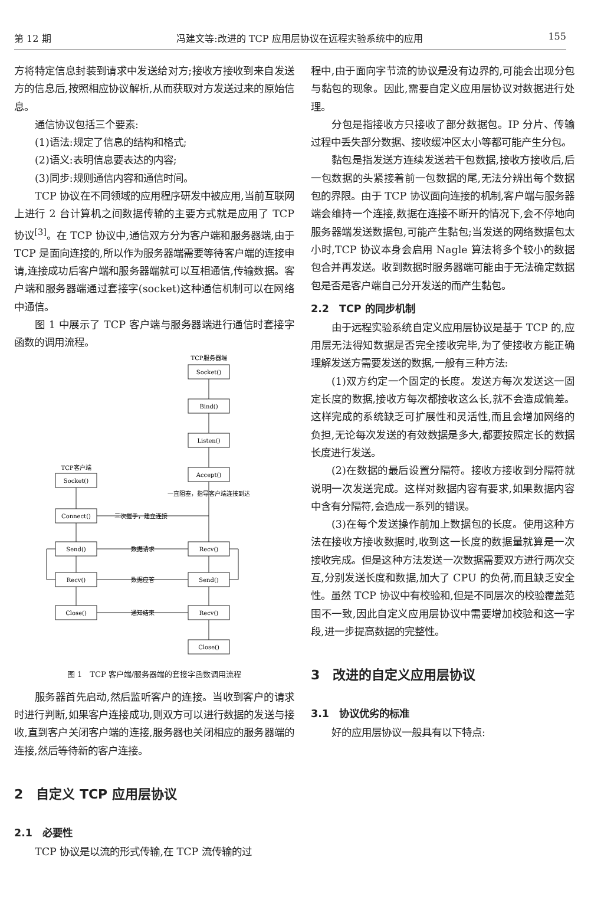第 12 期 冯建文等:改进的 TCP 应用层协议在远程实验系统中的应用 155
方将特定信息封装到请求中发送给对方;接收方接收到来自发送方的信息后,按照相应协议解析,从而获取对方发送过来的原始信息。
通信协议包括三个要素:
(1)语法:规定了信息的结构和格式;
(2)语义:表明信息要表达的内容;
(3)同步:规则通信内容和通信时间。
TCP 协议在不同领域的应用程序研发中被应用,当前互联网上进行 2 台计算机之间数据传输的主要方式就是应用了 TCP 协议<sup>[3]</sup>。在 TCP 协议中,通信双方分为客户端和服务器端,由于 TCP 是面向连接的,所以作为服务器端需要等待客户端的连接申请,连接成功后客户端和服务器端就可以互相通信,传输数据。客户端和服务器端通过套接字(socket)这种通信机制可以在网络中通信。
图 1 中展示了 TCP 客户端与服务器端进行通信时套接字函数的调用流程。
TCP服务器端
Socket()
Bind()
Listen()
Accept()
TCP客户端
Socket()
Connect()
Send()
Recv()
Recv()
Send()
Close()
Recv()
Close()
一直阻塞，指导客户端连接到达
三次握手，建立连接
数据请求
数据应答
通知结束
图 1　TCP 客户端/服务器端的套接字函数调用流程
服务器首先启动,然后监听客户的连接。当收到客户的请求时进行判断,如果客户连接成功,则双方可以进行数据的发送与接收,直到客户关闭客户端的连接,服务器也关闭相应的服务器端的连接,然后等待新的客户连接。
2　自定义 TCP 应用层协议
2.1　必要性
TCP 协议是以流的形式传输,在 TCP 流传输的过
程中,由于面向字节流的协议是没有边界的,可能会出现分包与黏包的现象。因此,需要自定义应用层协议对数据进行处理。
分包是指接收方只接收了部分数据包。IP 分片、传输过程中丢失部分数据、接收缓冲区太小等都可能产生分包。
黏包是指发送方连续发送若干包数据,接收方接收后,后一包数据的头紧接着前一包数据的尾,无法分辨出每个数据包的界限。由于 TCP 协议面向连接的机制,客户端与服务器端会维持一个连接,数据在连接不断开的情况下,会不停地向服务器端发送数据包,可能产生黏包;当发送的网络数据包太小时,TCP 协议本身会启用 Nagle 算法将多个较小的数据包合并再发送。收到数据时服务器端可能由于无法确定数据包是否是客户端自己分开发送的而产生黏包。
2.2　TCP 的同步机制
由于远程实验系统自定义应用层协议是基于 TCP 的,应用层无法得知数据是否完全接收完毕,为了使接收方能正确理解发送方需要发送的数据,一般有三种方法:
(1)双方约定一个固定的长度。发送方每次发送这一固定长度的数据,接收方每次都接收这么长,就不会造成偏差。这样完成的系统缺乏可扩展性和灵活性,而且会增加网络的负担,无论每次发送的有效数据是多大,都要按照定长的数据长度进行发送。
(2)在数据的最后设置分隔符。接收方接收到分隔符就说明一次发送完成。这样对数据内容有要求,如果数据内容中含有分隔符,会造成一系列的错误。
(3)在每个发送操作前加上数据包的长度。使用这种方法在接收方接收数据时,收到这一长度的数据量就算是一次接收完成。但是这种方法发送一次数据需要双方进行两次交互,分别发送长度和数据,加大了 CPU 的负荷,而且缺乏安全性。虽然 TCP 协议中有校验和,但是不同层次的校验覆盖范围不一致,因此自定义应用层协议中需要增加校验和这一字段,进一步提高数据的完整性。
3　改进的自定义应用层协议
3.1　协议优劣的标准
好的应用层协议一般具有以下特点: